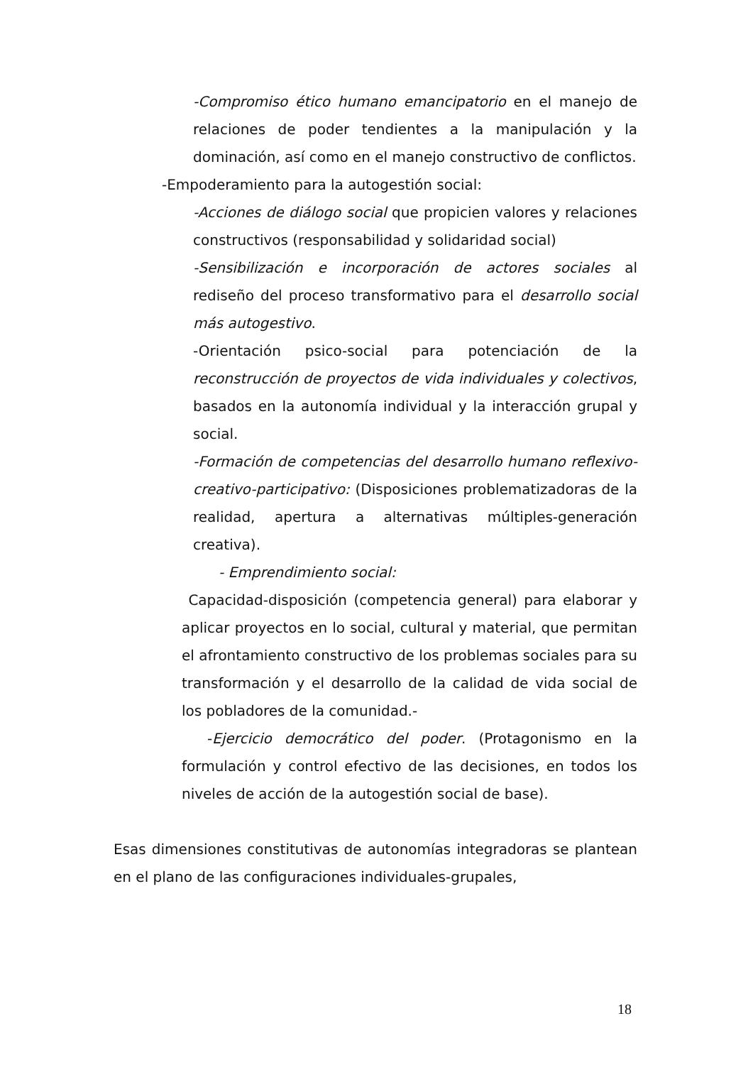-Compromiso ético humano emancipatorio en el manejo de relaciones de poder tendientes a la manipulación y la dominación, así como en el manejo constructivo de conflictos.
-Empoderamiento para la autogestión social:
-Acciones de diálogo social que propicien valores y relaciones constructivos (responsabilidad y solidaridad social)
-Sensibilización e incorporación de actores sociales al rediseño del proceso transformativo para el desarrollo social más autogestivo.
-Orientación psico-social para potenciación de la reconstrucción de proyectos de vida individuales y colectivos, basados en la autonomía individual y la interacción grupal y social.
-Formación de competencias del desarrollo humano reflexivo-creativo-participativo: (Disposiciones problematizadoras de la realidad, apertura a alternativas múltiples-generación creativa).
- Emprendimiento social:
Capacidad-disposición (competencia general) para elaborar y aplicar proyectos en lo social, cultural y material, que permitan el afrontamiento constructivo de los problemas sociales para su transformación y el desarrollo de la calidad de vida social de los pobladores de la comunidad.-
-Ejercicio democrático del poder. (Protagonismo en la formulación y control efectivo de las decisiones, en todos los niveles de acción de la autogestión social de base).
Esas dimensiones constitutivas de autonomías integradoras se plantean en el plano de las configuraciones individuales-grupales,
18